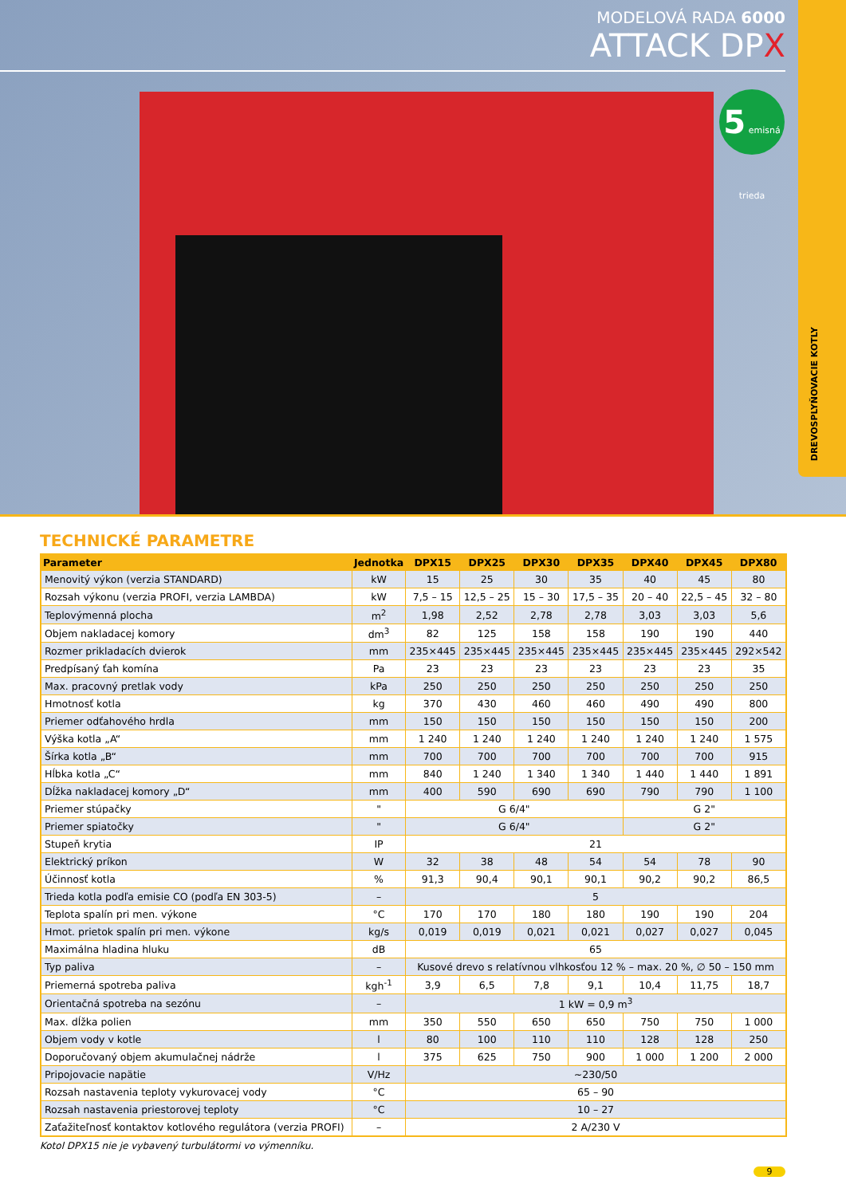MODELOVÁ RADA 6000
ATTACK DPX
5 emisná trieda
DREVOSPLYŇOVACIE KOTLY
TECHNICKÉ PARAMETRE
| Parameter | Jednotka | DPX15 | DPX25 | DPX30 | DPX35 | DPX40 | DPX45 | DPX80 |
| --- | --- | --- | --- | --- | --- | --- | --- | --- |
| Menovitý výkon (verzia STANDARD) | kW | 15 | 25 | 30 | 35 | 40 | 45 | 80 |
| Rozsah výkonu (verzia PROFI, verzia LAMBDA) | kW | 7,5 – 15 | 12,5 – 25 | 15 – 30 | 17,5 – 35 | 20 – 40 | 22,5 – 45 | 32 – 80 |
| Teplovýmenná plocha | m<sup>2</sup> | 1,98 | 2,52 | 2,78 | 2,78 | 3,03 | 3,03 | 5,6 |
| Objem nakladacej komory | dm<sup>3</sup> | 82 | 125 | 158 | 158 | 190 | 190 | 440 |
| Rozmer prikladacích dvierok | mm | 235×445 | 235×445 | 235×445 | 235×445 | 235×445 | 235×445 | 292×542 |
| Predpísaný ťah komína | Pa | 23 | 23 | 23 | 23 | 23 | 23 | 35 |
| Max. pracovný pretlak vody | kPa | 250 | 250 | 250 | 250 | 250 | 250 | 250 |
| Hmotnosť kotla | kg | 370 | 430 | 460 | 460 | 490 | 490 | 800 |
| Priemer odťahového hrdla | mm | 150 | 150 | 150 | 150 | 150 | 150 | 200 |
| Výška kotla „A“ | mm | 1 240 | 1 240 | 1 240 | 1 240 | 1 240 | 1 240 | 1 575 |
| Šírka kotla „B“ | mm | 700 | 700 | 700 | 700 | 700 | 700 | 915 |
| Hĺbka kotla „C“ | mm | 840 | 1 240 | 1 340 | 1 340 | 1 440 | 1 440 | 1 891 |
| Dĺžka nakladacej komory „D“ | mm | 400 | 590 | 690 | 690 | 790 | 790 | 1 100 |
| Priemer stúpačky | " | G 6/4" | | | | G 2" | | |
| Priemer spiatočky | " | G 6/4" | | | | G 2" | | |
| Stupeň krytia | IP | 21 | | | | | | |
| Elektrický príkon | W | 32 | 38 | 48 | 54 | 54 | 78 | 90 |
| Účinnosť kotla | % | 91,3 | 90,4 | 90,1 | 90,1 | 90,2 | 90,2 | 86,5 |
| Trieda kotla podľa emisie CO (podľa EN 303-5) | – | 5 | | | | | | |
| Teplota spalín pri men. výkone | °C | 170 | 170 | 180 | 180 | 190 | 190 | 204 |
| Hmot. prietok spalín pri men. výkone | kg/s | 0,019 | 0,019 | 0,021 | 0,021 | 0,027 | 0,027 | 0,045 |
| Maximálna hladina hluku | dB | 65 | | | | | | |
| Typ paliva | – | Kusové drevo s relatívnou vlhkosťou 12 % – max. 20 %, ∅ 50 – 150 mm | | | | | | |
| Priemerná spotreba paliva | kgh<sup>-1</sup> | 3,9 | 6,5 | 7,8 | 9,1 | 10,4 | 11,75 | 18,7 |
| Orientačná spotreba na sezónu | – | 1 kW = 0,9 m<sup>3</sup> | | | | | | |
| Max. dĺžka polien | mm | 350 | 550 | 650 | 650 | 750 | 750 | 1 000 |
| Objem vody v kotle | l | 80 | 100 | 110 | 110 | 128 | 128 | 250 |
| Doporučovaný objem akumulačnej nádrže | l | 375 | 625 | 750 | 900 | 1 000 | 1 200 | 2 000 |
| Pripojovacie napätie | V/Hz | ~230/50 | | | | | | |
| Rozsah nastavenia teploty vykurovacej vody | °C | 65 – 90 | | | | | | |
| Rozsah nastavenia priestorovej teploty | °C | 10 – 27 | | | | | | |
| Zaťažiteľnosť kontaktov kotlového regulátora (verzia PROFI) | – | 2 A/230 V | | | | | | |
Kotol DPX15 nie je vybavený turbulátormi vo výmenníku.
9